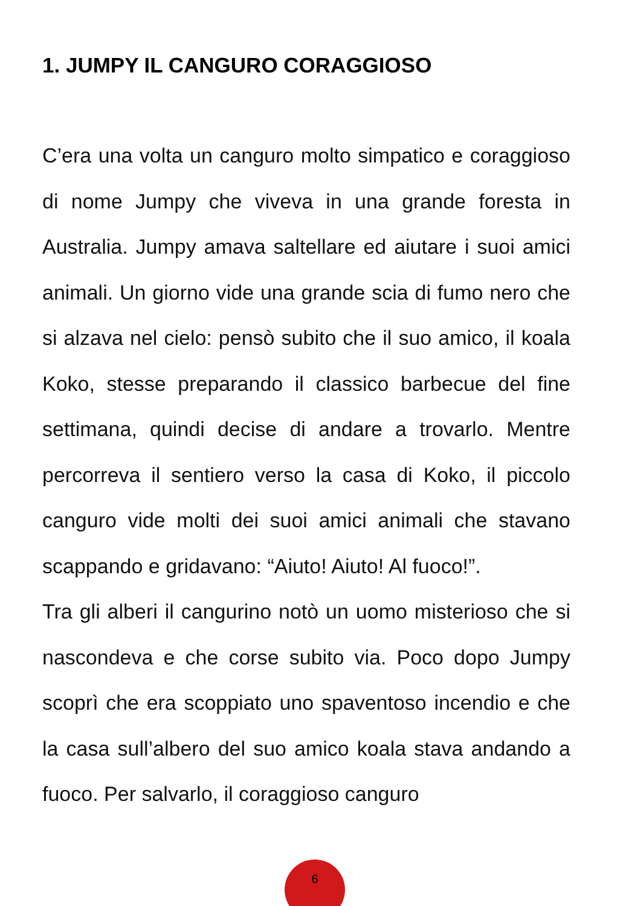1. JUMPY IL CANGURO CORAGGIOSO
C’era una volta un canguro molto simpatico e coraggioso di nome Jumpy che viveva in una grande foresta in Australia. Jumpy amava saltellare ed aiutare i suoi amici animali. Un giorno vide una grande scia di fumo nero che si alzava nel cielo: pensò subito che il suo amico, il koala Koko, stesse preparando il classico barbecue del fine settimana, quindi decise di andare a trovarlo. Mentre percorreva il sentiero verso la casa di Koko, il piccolo canguro vide molti dei suoi amici animali che stavano scappando e gridavano: “Aiuto! Aiuto! Al fuoco!”.
Tra gli alberi il cangurino notò un uomo misterioso che si nascondeva e che corse subito via. Poco dopo Jumpy scoprì che era scoppiato uno spaventoso incendio e che la casa sull’albero del suo amico koala stava andando a fuoco. Per salvarlo, il coraggioso canguro
6